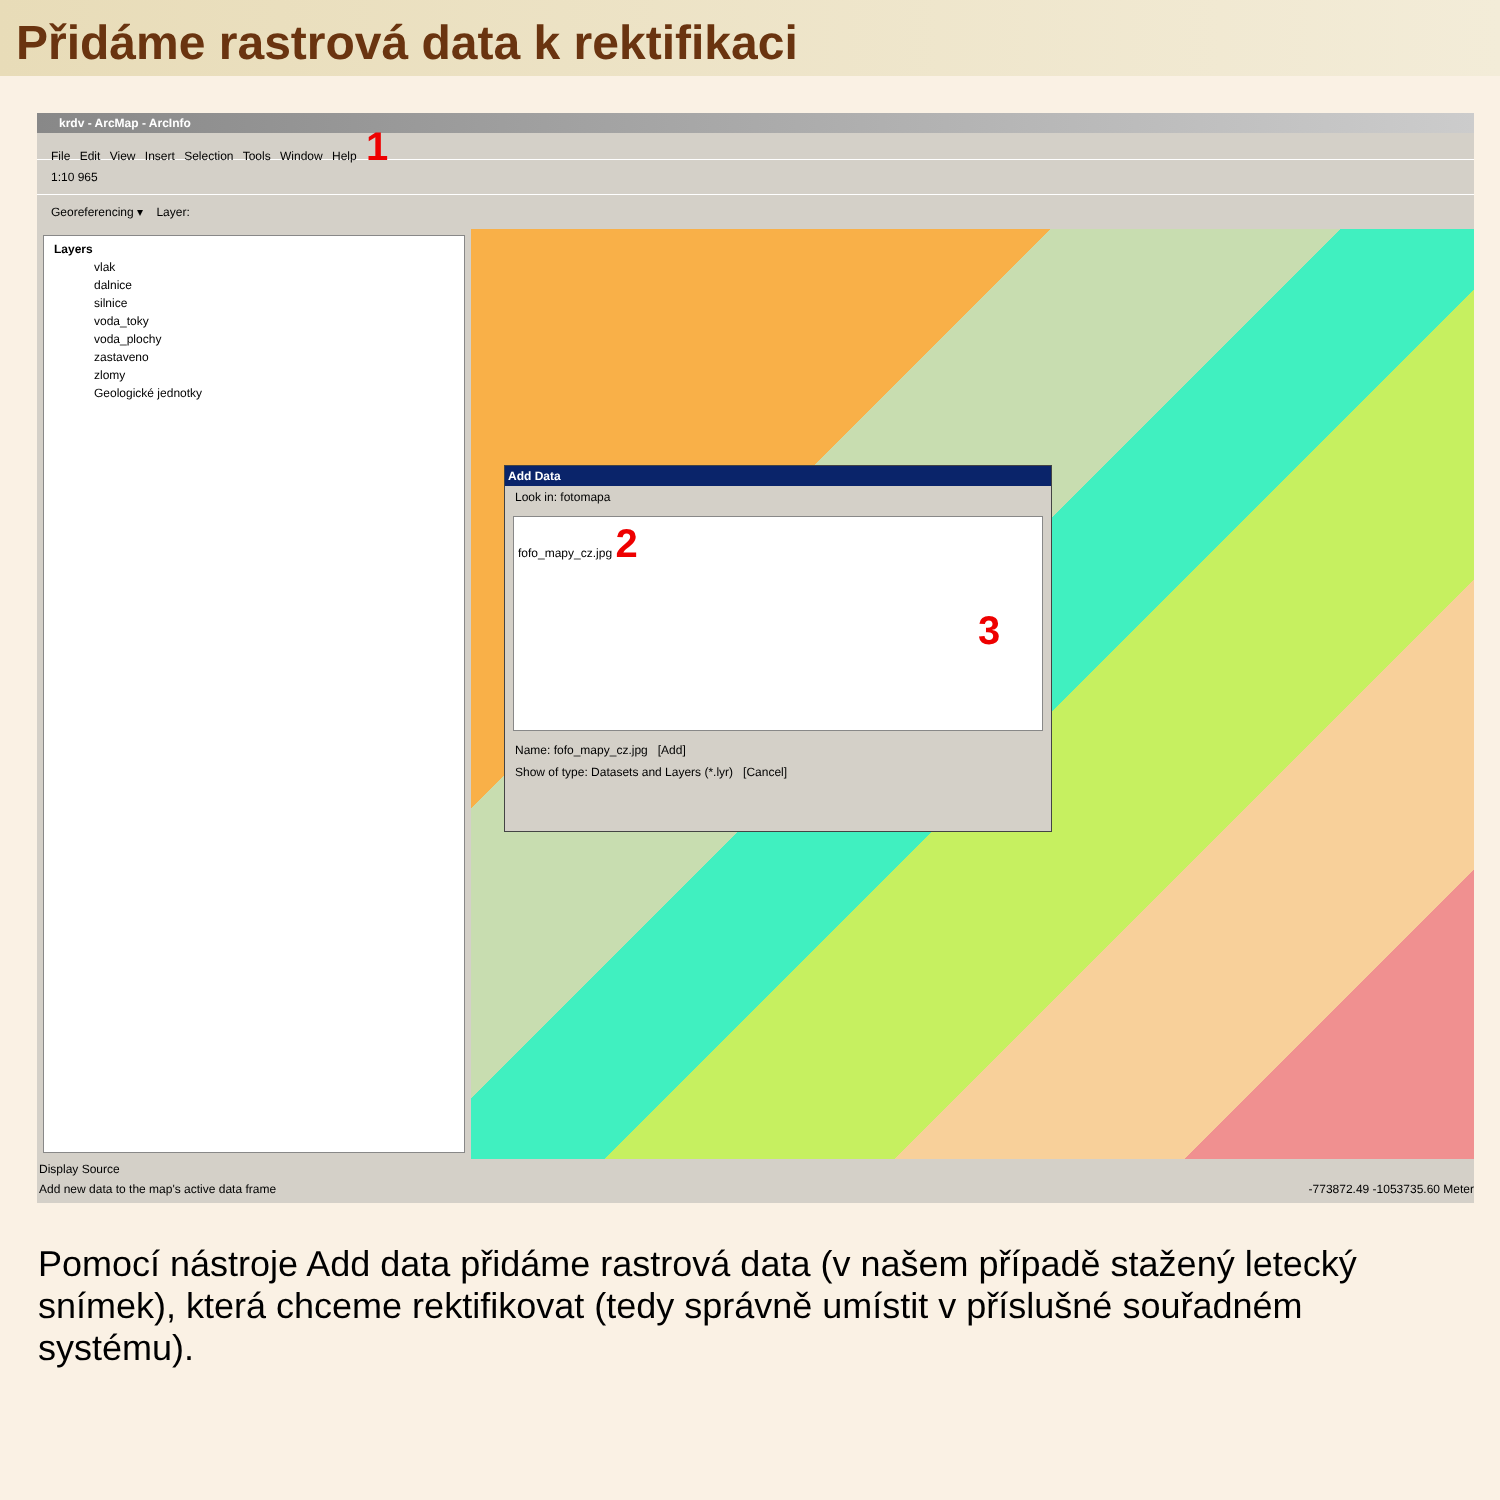Přidáme rastrová data k rektifikaci
krdv - ArcMap - ArcInfo
File Edit View Insert Selection Tools Window Help 1
1:10 965
Georeferencing ▾ Layer:
Layers
vlak
dalnice
silnice
voda_toky
voda_plochy
zastaveno
zlomy
Geologické jednotky
Add Data
Look in: fotomapa
fofo_mapy_cz.jpg 2
3
Name: fofo_mapy_cz.jpg [Add]
Show of type: Datasets and Layers (*.lyr) [Cancel]
Display Source
Add new data to the map's active data frame -773872.49 -1053735.60 Meter
Pomocí nástroje Add data přidáme rastrová data (v našem případě stažený letecký snímek), která chceme rektifikovat (tedy správně umístit v příslušné souřadném systému).